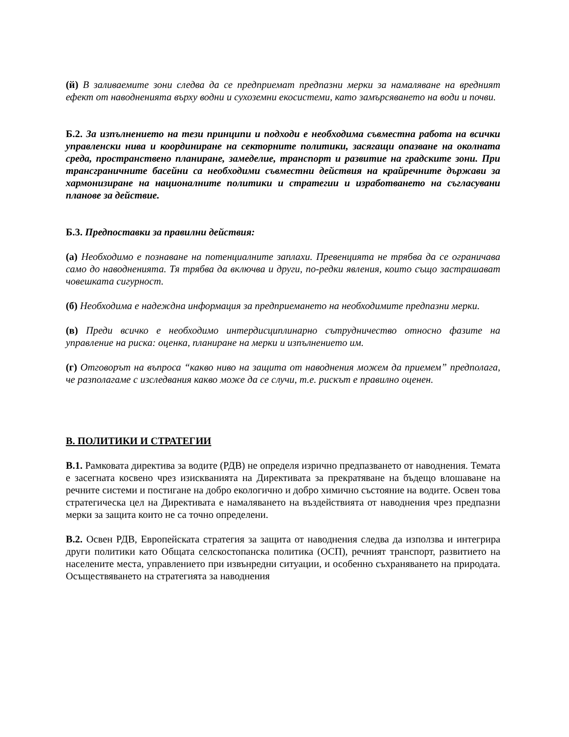(й) В заливаемите зони следва да се предприемат предпазни мерки за намаляване на вредният ефект от наводненията върху водни и сухоземни екосистеми, като замърсяването на води и почви.
Б.2. За изпълнението на тези принципи и подходи е необходима съвместна работа на всички управленски нива и координиране на секторните политики, засягащи опазване на околната среда, пространствено планиране, замеделие, транспорт и развитие на градските зони. При трансграничните басейни са необходими съвместни действия на крайречните държави за хармонизиране на националните политики и стратегии и изработването на съгласувани планове за действие.
Б.3. Предпоставки за правилни действия:
(а) Необходимо е познаване на потенциалните заплахи. Превенцията не трябва да се ограничава само до наводненията. Тя трябва да включва и други, по-редки явления, които също застрашават човешката сигурност.
(б) Необходима е надеждна информация за предприемането на необходимите предпазни мерки.
(в) Преди всичко е необходимо интердисциплинарно сътрудничество относно фазите на управление на риска: оценка, планиране на мерки и изпълнението им.
(г) Отговорът на въпроса “какво ниво на защита от наводнения можем да приемем” предполага, че разполагаме с изследвания какво може да се случи, т.е. рискът е правилно оценен.
В. ПОЛИТИКИ И СТРАТЕГИИ
В.1. Рамковата директива за водите (РДВ) не определя изрично предпазването от наводнения. Темата е засегната косвено чрез изискванията на Директивата за прекратяване на бъдещо влошаване на речните системи и постигане на добро екологично и добро химично състояние на водите. Освен това стратегическа цел на Директивата е намаляването на въздействията от наводнения чрез предпазни мерки за защита които не са точно определени.
В.2. Освен РДВ, Европейската стратегия за защита от наводнения следва да използва и интегрира други политики като Общата селскостопанска политика (ОСП), речният транспорт, развитието на населените места, управлението при извънредни ситуации, и особенно съхраняването на природата. Осъществяването на стратегията за наводнения